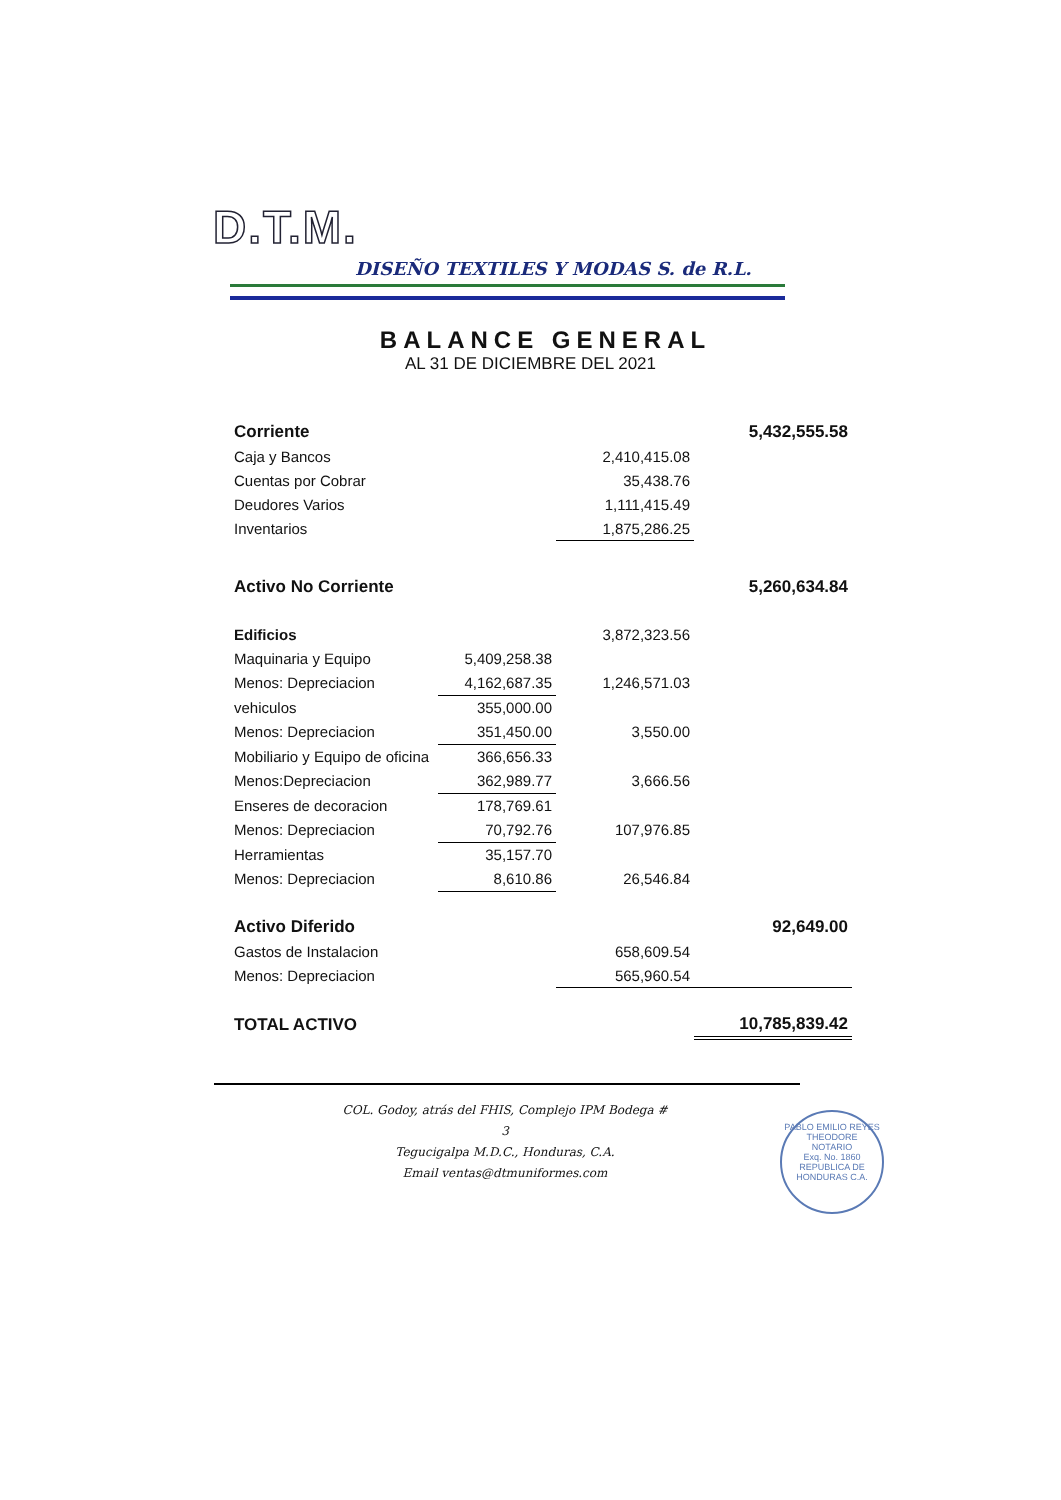D.T.M.
DISEÑO TEXTILES Y MODAS S. de R.L.
BALANCE GENERAL
AL 31 DE DICIEMBRE DEL 2021
| Corriente | | | 5,432,555.58 |
| Caja y Bancos | | 2,410,415.08 | |
| Cuentas por Cobrar | | 35,438.76 | |
| Deudores Varios | | 1,111,415.49 | |
| Inventarios | | 1,875,286.25 | |
| Activo No Corriente | | | 5,260,634.84 |
| Edificios | | 3,872,323.56 | |
| Maquinaria y Equipo | 5,409,258.38 | | |
| Menos: Depreciacion | 4,162,687.35 | 1,246,571.03 | |
| vehiculos | 355,000.00 | | |
| Menos: Depreciacion | 351,450.00 | 3,550.00 | |
| Mobiliario y Equipo de oficina | 366,656.33 | | |
| Menos:Depreciacion | 362,989.77 | 3,666.56 | |
| Enseres de decoracion | 178,769.61 | | |
| Menos: Depreciacion | 70,792.76 | 107,976.85 | |
| Herramientas | 35,157.70 | | |
| Menos: Depreciacion | 8,610.86 | 26,546.84 | |
| Activo Diferido | | | 92,649.00 |
| Gastos de Instalacion | | 658,609.54 | |
| Menos: Depreciacion | | 565,960.54 | |
| TOTAL ACTIVO | | | 10,785,839.42 |
COL. Godoy, atrás del FHIS, Complejo IPM Bodega # 3
Tegucigalpa M.D.C., Honduras, C.A.
Email ventas@dtmuniformes.com
PABLO EMILIO REYES THEODORE
NOTARIO
Exq. No. 1860
REPUBLICA DE HONDURAS C.A.